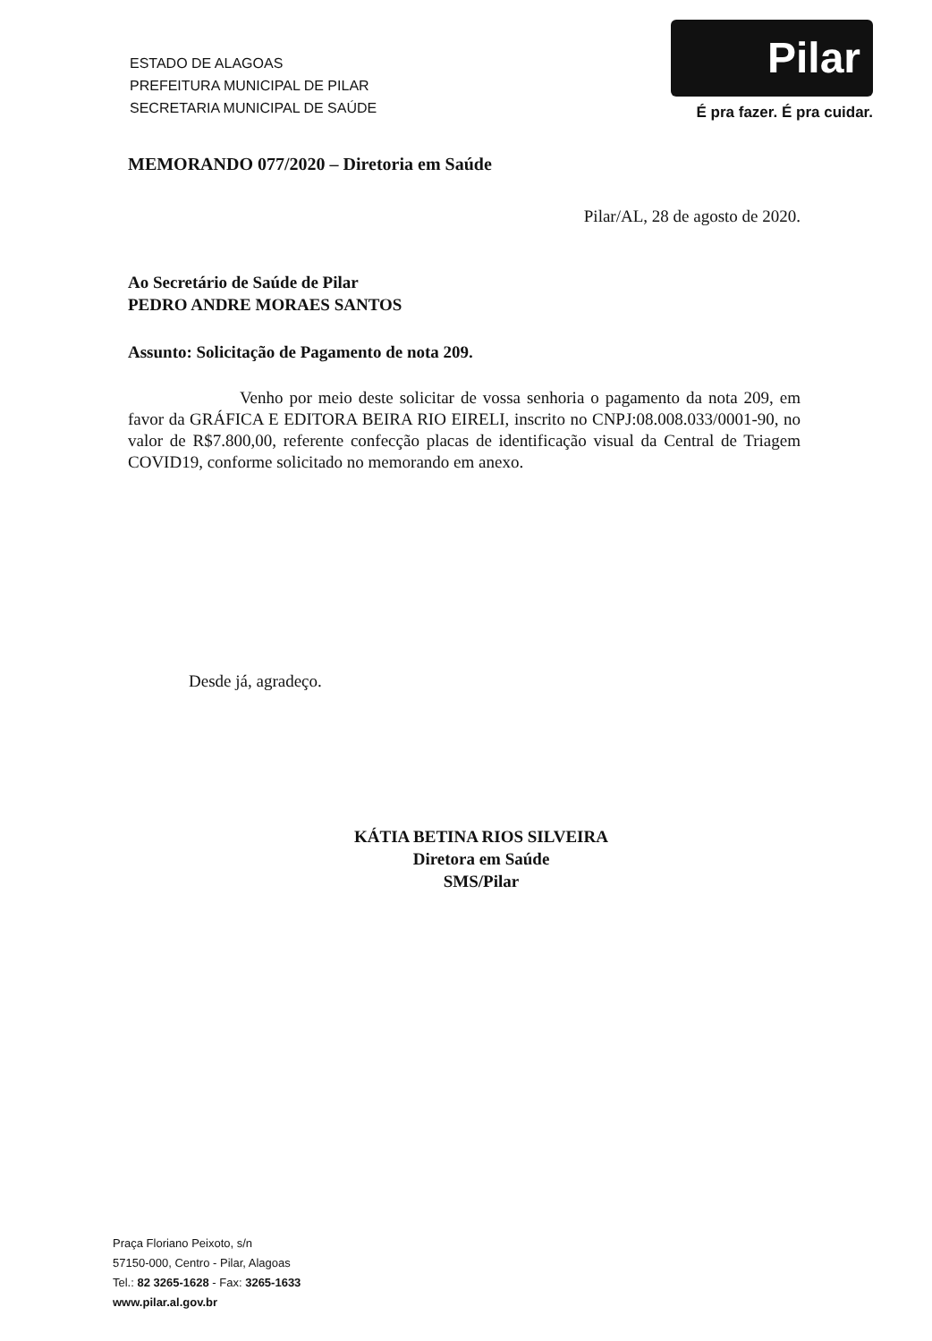ESTADO DE ALAGOAS
PREFEITURA MUNICIPAL DE PILAR
SECRETARIA MUNICIPAL DE SAÚDE
Pilar
É pra fazer. É pra cuidar.
MEMORANDO 077/2020 – Diretoria em Saúde
Pilar/AL, 28 de agosto de 2020.
Ao Secretário de Saúde de Pilar
PEDRO ANDRE MORAES SANTOS
Assunto: Solicitação de Pagamento de nota 209.
Venho por meio deste solicitar de vossa senhoria o pagamento da nota 209, em favor da GRÁFICA E EDITORA BEIRA RIO EIRELI, inscrito no CNPJ:08.008.033/0001-90, no valor de R$7.800,00, referente confecção placas de identificação visual da Central de Triagem COVID19, conforme solicitado no memorando em anexo.
Desde já, agradeço.
KÁTIA BETINA RIOS SILVEIRA
Diretora em Saúde
SMS/Pilar
Praça Floriano Peixoto, s/n
57150-000, Centro - Pilar, Alagoas
Tel.: 82 3265-1628 - Fax: 3265-1633
www.pilar.al.gov.br